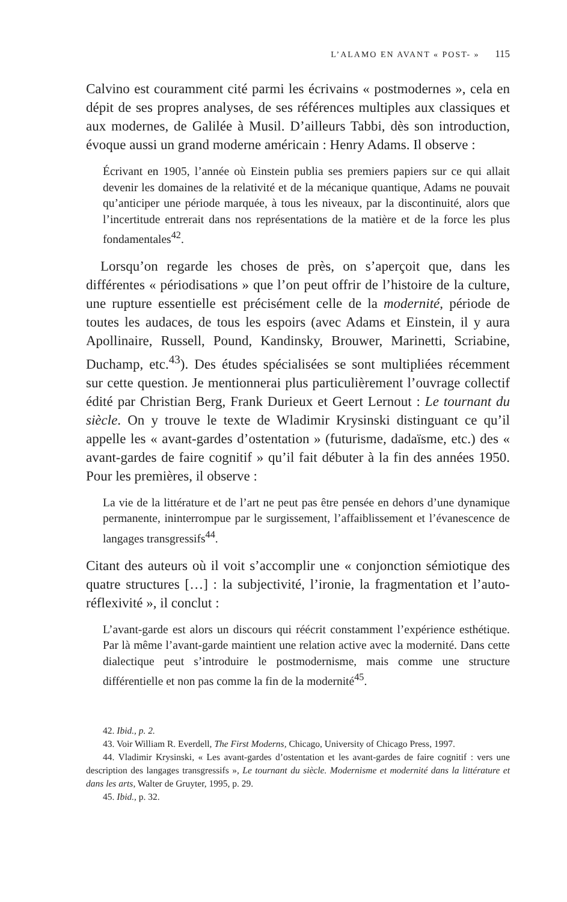L’ALAMO EN AVANT « POST- » 115
Calvino est couramment cité parmi les écrivains « postmodernes », cela en dépit de ses propres analyses, de ses références multiples aux classiques et aux modernes, de Galilée à Musil. D’ailleurs Tabbi, dès son introduction, évoque aussi un grand moderne américain : Henry Adams. Il observe :
Écrivant en 1905, l’année où Einstein publia ses premiers papiers sur ce qui allait devenir les domaines de la relativité et de la mécanique quantique, Adams ne pouvait qu’anticiper une période marquée, à tous les niveaux, par la discontinuité, alors que l’incertitude entrerait dans nos représentations de la matière et de la force les plus fondamentales<sup>42</sup>.
Lorsqu’on regarde les choses de près, on s’aperçoit que, dans les différentes « périodisations » que l’on peut offrir de l’histoire de la culture, une rupture essentielle est précisément celle de la modernité, période de toutes les audaces, de tous les espoirs (avec Adams et Einstein, il y aura Apollinaire, Russell, Pound, Kandinsky, Brouwer, Marinetti, Scriabine, Duchamp, etc.<sup>43</sup>). Des études spécialisées se sont multipliées récemment sur cette question. Je mentionnerai plus particulièrement l’ouvrage collectif édité par Christian Berg, Frank Durieux et Geert Lernout : Le tournant du siècle. On y trouve le texte de Wladimir Krysinski distinguant ce qu’il appelle les « avant-gardes d’ostentation » (futurisme, dadaïsme, etc.) des « avant-gardes de faire cognitif » qu’il fait débuter à la fin des années 1950. Pour les premières, il observe :
La vie de la littérature et de l’art ne peut pas être pensée en dehors d’une dynamique permanente, ininterrompue par le surgissement, l’affaiblissement et l’évanescence de langages transgressifs<sup>44</sup>.
Citant des auteurs où il voit s’accomplir une « conjonction sémiotique des quatre structures […] : la subjectivité, l’ironie, la fragmentation et l’auto-réflexivité », il conclut :
L’avant-garde est alors un discours qui réécrit constamment l’expérience esthétique. Par là même l’avant-garde maintient une relation active avec la modernité. Dans cette dialectique peut s’introduire le postmodernisme, mais comme une structure différentielle et non pas comme la fin de la modernité<sup>45</sup>.
42. Ibid., p. 2.
43. Voir William R. Everdell, The First Moderns, Chicago, University of Chicago Press, 1997.
44. Vladimir Krysinski, « Les avant-gardes d’ostentation et les avant-gardes de faire cognitif : vers une description des langages transgressifs », Le tournant du siècle. Modernisme et modernité dans la littérature et dans les arts, Walter de Gruyter, 1995, p. 29.
45. Ibid., p. 32.